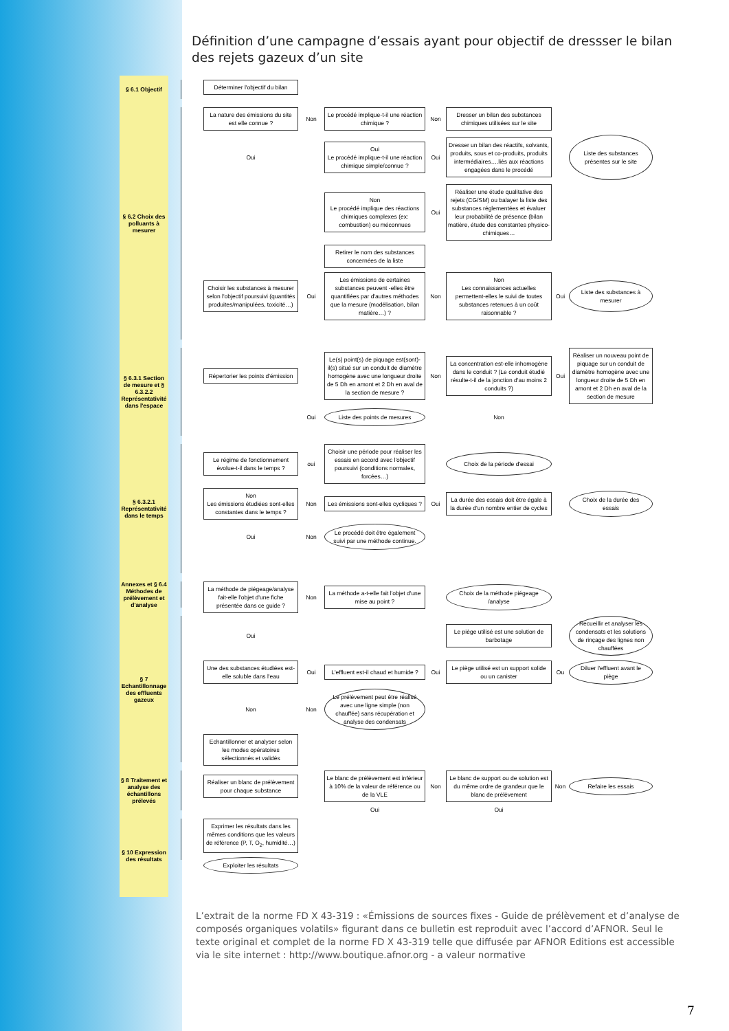Définition d’une campagne d’essais ayant pour objectif de dressser le bilan des rejets gazeux d’un site
§ 6.1 Objectif
Déterminer l'objectif du bilan
§ 6.2 Choix des polluants à mesurer
La nature des émissions du site est elle connue ?
Non
Le procédé implique-t-il une réaction chimique ?
Non
Dresser un bilan des substances chimiques utilisées sur le site
Oui
Oui
Le procédé implique-t-il une réaction chimique simple/connue ?
Oui
Dresser un bilan des réactifs, solvants, produits, sous et co-produits, produits intermédiaires….liés aux réactions engagées dans le procédé
Liste des substances présentes sur le site
Non
Le procédé implique des réactions chimiques complexes (ex: combustion) ou méconnues
Oui
Réaliser une étude qualitative des rejets (CG/SM) ou balayer la liste des substances réglementées et évaluer leur probabilité de présence (bilan matière, étude des constantes physico-chimiques…
Retirer le nom des substances concernées de la liste
Choisir les substances à mesurer selon l'objectif poursuivi (quantités produites/manipulées, toxicité…)
Oui
Les émissions de certaines substances peuvent -elles être quantifiées par d'autres méthodes que la mesure (modélisation, bilan matière…) ?
Non
Non
Les connaissances actuelles permettent-elles le suivi de toutes substances retenues à un coût raisonnable ?
Oui
Liste des substances à mesurer
§ 6.3.1 Section de mesure et § 6.3.2.2 Représentativité dans l'espace
Répertorier les points d'émission
Le(s) point(s) de piquage est(sont)-il(s) situé sur un conduit de diamètre homogène avec une longueur droite de 5 Dh en amont et 2 Dh en aval de la section de mesure ?
Non
La concentration est-elle inhomogène dans le conduit ? (Le conduit étudié résulte-t-il de la jonction d'au moins 2 conduits ?)
Oui
Réaliser un nouveau point de piquage sur un conduit de diamètre homogène avec une longueur droite de 5 Dh en amont et 2 Dh en aval de la section de mesure
Oui
Liste des points de mesures
Non
§ 6.3.2.1 Représentativité dans le temps
Le régime de fonctionnement évolue-t-il dans le temps ?
oui
Choisir une période pour réaliser les essais en accord avec l'objectif poursuivi (conditions normales, forcées…)
Choix de la période d'essai
Non
Les émissions étudiées sont-elles constantes dans le temps ?
Non
Les émissions sont-elles cycliques ?
Oui
La durée des essais doit être égale à la durée d'un nombre entier de cycles
Choix de la durée des essais
Oui
Non
Le procédé doit être également suivi par une méthode continue.
Annexes et § 6.4 Méthodes de prélèvement et d'analyse
La méthode de piégeage/analyse fait-elle l'objet d'une fiche présentée dans ce guide ?
Non
La méthode a-t-elle fait l'objet d'une mise au point ?
Choix de la méthode piégeage /analyse
§ 7 Echantillonnage des effluents gazeux
Oui
Le piège utilisé est une solution de barbotage
Recueillir et analyser les condensats et les solutions de rinçage des lignes non chauffées
Une des substances étudiées est-elle soluble dans l'eau
Oui
L'effluent est-il chaud et humide ?
Oui
Le piège utilisé est un support solide ou un canister
Ou
Diluer l'effluent avant le piège
Non
Non
Le prélèvement peut être réalisé avec une ligne simple (non chauffée) sans récupération et analyse des condensats
Echantillonner et analyser selon les modes opératoires sélectionnés et validés
§ 8 Traitement et analyse des échantillons prélevés
Réaliser un blanc de prélèvement pour chaque substance
Le blanc de prélèvement est inférieur à 10% de la valeur de référence ou de la VLE
Non
Le blanc de support ou de solution est du même ordre de grandeur que le blanc de prélèvement
Non
Refaire les essais
Oui
Oui
§ 10 Expression des résultats
Exprimer les résultats dans les mêmes conditions que les valeurs de référence (P, T, O<sub>2</sub>, humidité…)
Exploiter les résultats
L’extrait de la norme FD X 43-319 : «Émissions de sources fixes - Guide de prélèvement et d’analyse de composés organiques volatils» figurant dans ce bulletin est reproduit avec l’accord d’AFNOR. Seul le texte original et complet de la norme FD X 43-319 telle que diffusée par AFNOR Editions est accessible via le site internet : http://www.boutique.afnor.org - a valeur normative
7